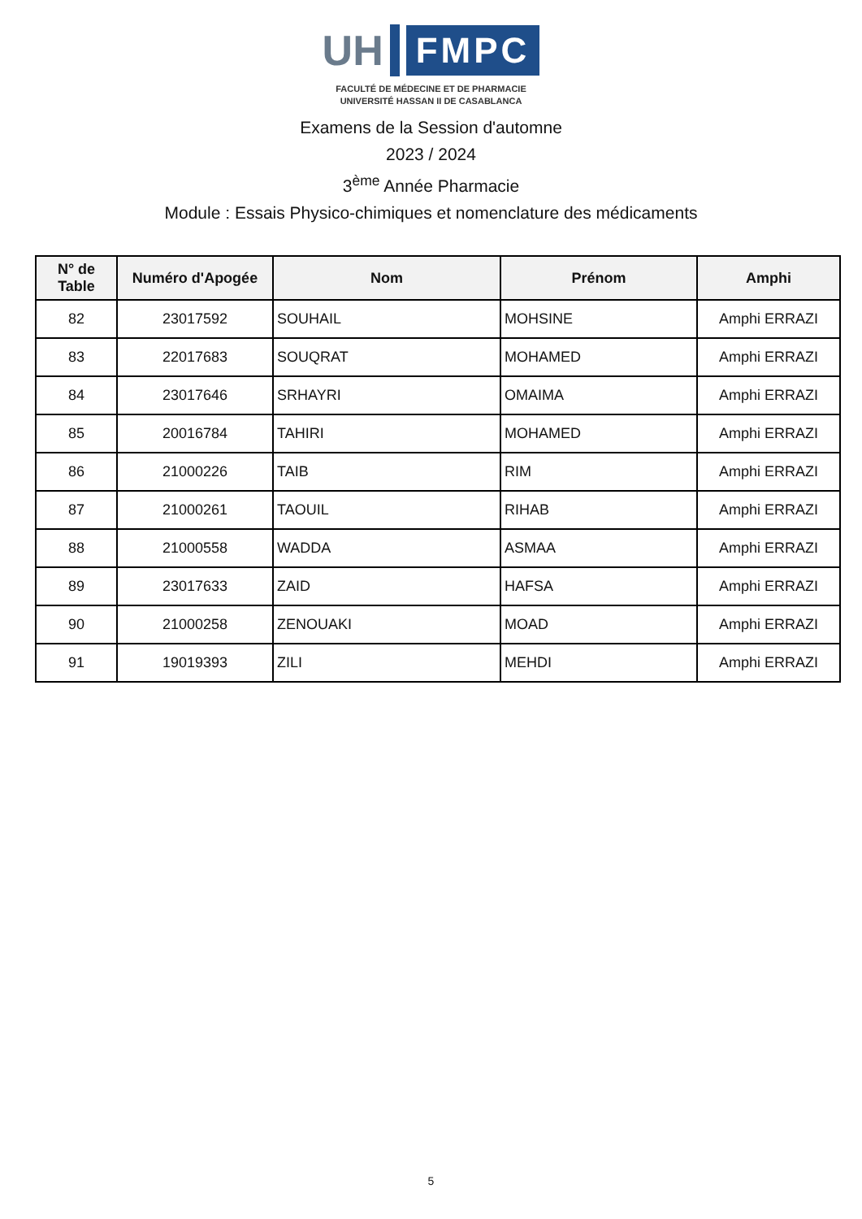UH
FMPC
FACULTÉ DE MÉDECINE ET DE PHARMACIE
UNIVERSITÉ HASSAN II DE CASABLANCA
Examens de la Session d'automne
2023 / 2024
3<sup>ème</sup> Année Pharmacie
Module : Essais Physico-chimiques et nomenclature des médicaments
| N° de Table | Numéro d'Apogée | Nom | Prénom | Amphi |
| --- | --- | --- | --- | --- |
| 82 | 23017592 | SOUHAIL | MOHSINE | Amphi ERRAZI |
| 83 | 22017683 | SOUQRAT | MOHAMED | Amphi ERRAZI |
| 84 | 23017646 | SRHAYRI | OMAIMA | Amphi ERRAZI |
| 85 | 20016784 | TAHIRI | MOHAMED | Amphi ERRAZI |
| 86 | 21000226 | TAIB | RIM | Amphi ERRAZI |
| 87 | 21000261 | TAOUIL | RIHAB | Amphi ERRAZI |
| 88 | 21000558 | WADDA | ASMAA | Amphi ERRAZI |
| 89 | 23017633 | ZAID | HAFSA | Amphi ERRAZI |
| 90 | 21000258 | ZENOUAKI | MOAD | Amphi ERRAZI |
| 91 | 19019393 | ZILI | MEHDI | Amphi ERRAZI |
5